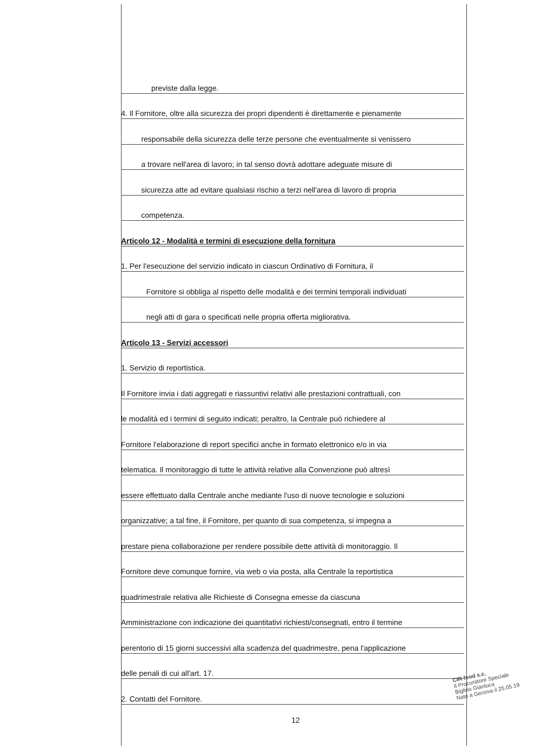previste dalla legge.
4. Il Fornitore, oltre alla sicurezza dei propri dipendenti è direttamente e pienamente
responsabile della sicurezza delle terze persone che eventualmente si venissero
a trovare nell'area di lavoro; in tal senso dovrà adottare adeguate misure di
sicurezza atte ad evitare qualsiasi rischio a terzi nell'area di lavoro di propria
competenza.
Articolo 12 - Modalità e termini di esecuzione della fornitura
1. Per l'esecuzione del servizio indicato in ciascun Ordinativo di Fornitura, il
Fornitore si obbliga al rispetto delle modalità e dei termini temporali individuati
negli atti di gara o specificati nelle propria offerta migliorativa.
Articolo 13 - Servizi accessori
1. Servizio di reportistica.
Il Fornitore invia i dati aggregati e riassuntivi relativi alle prestazioni contrattuali, con
le modalità ed i termini di seguito indicati; peraltro, la Centrale può richiedere al
Fornitore l'elaborazione di report specifici anche in formato elettronico e/o in via
telematica. Il monitoraggio di tutte le attività relative alla Convenzione può altresì
essere effettuato dalla Centrale anche mediante l'uso di nuove tecnologie e soluzioni
organizzative; a tal fine, il Fornitore, per quanto di sua competenza, si impegna a
prestare piena collaborazione per rendere possibile dette attività di monitoraggio. Il
Fornitore deve comunque fornire, via web o via posta, alla Centrale la reportistica
quadrimestrale relativa alle Richieste di Consegna emesse da ciascuna
Amministrazione con indicazione dei quantitativi richiesti/consegnati, entro il termine
perentorio di 15 giorni successivi alla scadenza del quadrimestre, pena l'applicazione
delle penali di cui all'art. 17.
2. Contatti del Fornitore.
12
CIR food s.c.
Il Procuratore Speciale
Biglino Gianluca
Nato a Genova il 25.05.19